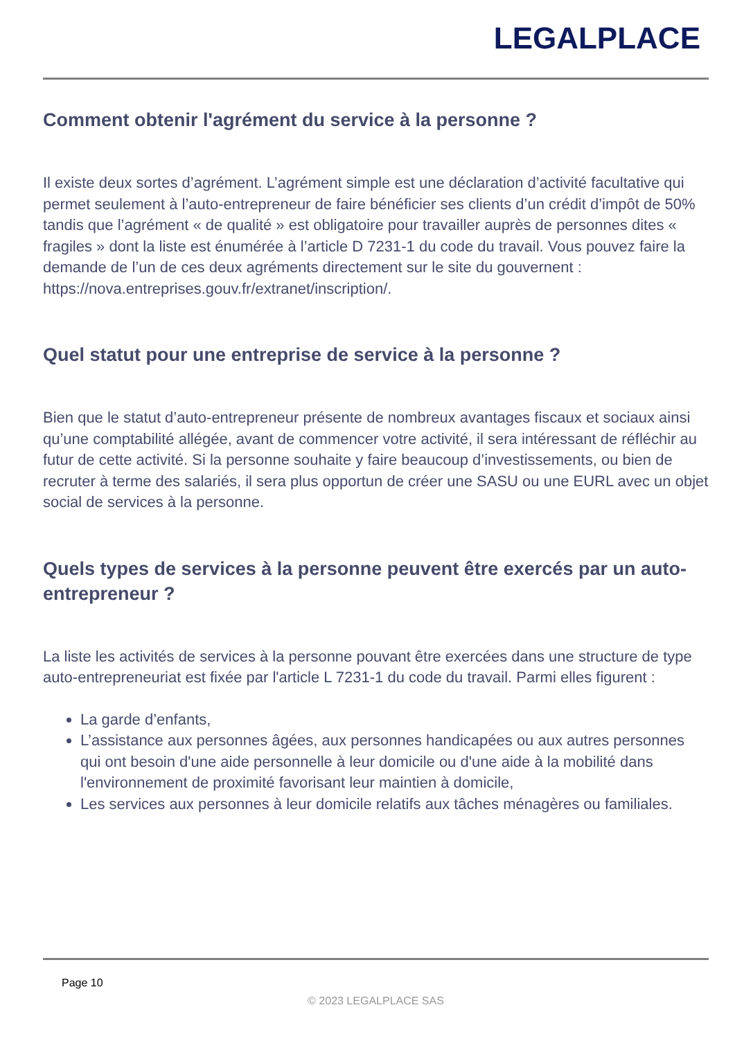LEGALPLACE
Comment obtenir l'agrément du service à la personne ?
Il existe deux sortes d’agrément. L’agrément simple est une déclaration d’activité facultative qui permet seulement à l’auto-entrepreneur de faire bénéficier ses clients d’un crédit d’impôt de 50% tandis que l’agrément « de qualité » est obligatoire pour travailler auprès de personnes dites « fragiles » dont la liste est énumérée à l’article D 7231-1 du code du travail. Vous pouvez faire la demande de l’un de ces deux agréments directement sur le site du gouvernent : https://nova.entreprises.gouv.fr/extranet/inscription/.
Quel statut pour une entreprise de service à la personne ?
Bien que le statut d’auto-entrepreneur présente de nombreux avantages fiscaux et sociaux ainsi qu’une comptabilité allégée, avant de commencer votre activité, il sera intéressant de réfléchir au futur de cette activité. Si la personne souhaite y faire beaucoup d’investissements, ou bien de recruter à terme des salariés, il sera plus opportun de créer une SASU ou une EURL avec un objet social de services à la personne.
Quels types de services à la personne peuvent être exercés par un auto-entrepreneur ?
La liste les activités de services à la personne pouvant être exercées dans une structure de type auto-entrepreneuriat est fixée par l'article L 7231-1 du code du travail. Parmi elles figurent :
La garde d’enfants,
L’assistance aux personnes âgées, aux personnes handicapées ou aux autres personnes qui ont besoin d'une aide personnelle à leur domicile ou d'une aide à la mobilité dans l'environnement de proximité favorisant leur maintien à domicile,
Les services aux personnes à leur domicile relatifs aux tâches ménagères ou familiales.
Page 10
© 2023 LEGALPLACE SAS